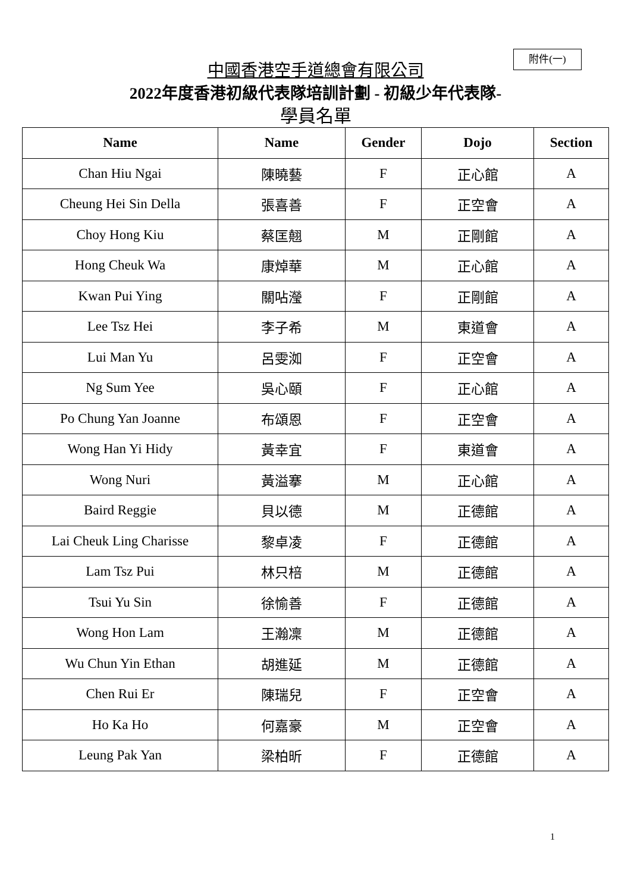附件(一)
中國香港空手道總會有限公司
2022年度香港初級代表隊培訓計劃 - 初級少年代表隊-
學員名單
| Name | Name | Gender | Dojo | Section |
| --- | --- | --- | --- | --- |
| Chan Hiu Ngai | 陳曉藝 | F | 正心館 | A |
| Cheung Hei Sin Della | 張喜善 | F | 正空會 | A |
| Choy Hong Kiu | 蔡匡翹 | M | 正剛館 | A |
| Hong Cheuk Wa | 康焯華 | M | 正心館 | A |
| Kwan Pui Ying | 關呫瀅 | F | 正剛館 | A |
| Lee Tsz Hei | 李子希 | M | 東道會 | A |
| Lui Man Yu | 呂雯洳 | F | 正空會 | A |
| Ng Sum Yee | 吳心頤 | F | 正心館 | A |
| Po Chung Yan Joanne | 布頌恩 | F | 正空會 | A |
| Wong Han Yi Hidy | 黃幸宜 | F | 東道會 | A |
| Wong Nuri | 黃溢搴 | M | 正心館 | A |
| Baird Reggie | 貝以德 | M | 正德館 | A |
| Lai Cheuk Ling Charisse | 黎卓凌 | F | 正德館 | A |
| Lam Tsz Pui | 林只棓 | M | 正德館 | A |
| Tsui Yu Sin | 徐愉善 | F | 正德館 | A |
| Wong Hon Lam | 王瀚凜 | M | 正德館 | A |
| Wu Chun Yin Ethan | 胡進延 | M | 正德館 | A |
| Chen Rui Er | 陳瑞兒 | F | 正空會 | A |
| Ho Ka Ho | 何嘉豪 | M | 正空會 | A |
| Leung Pak Yan | 梁柏昕 | F | 正德館 | A |
1